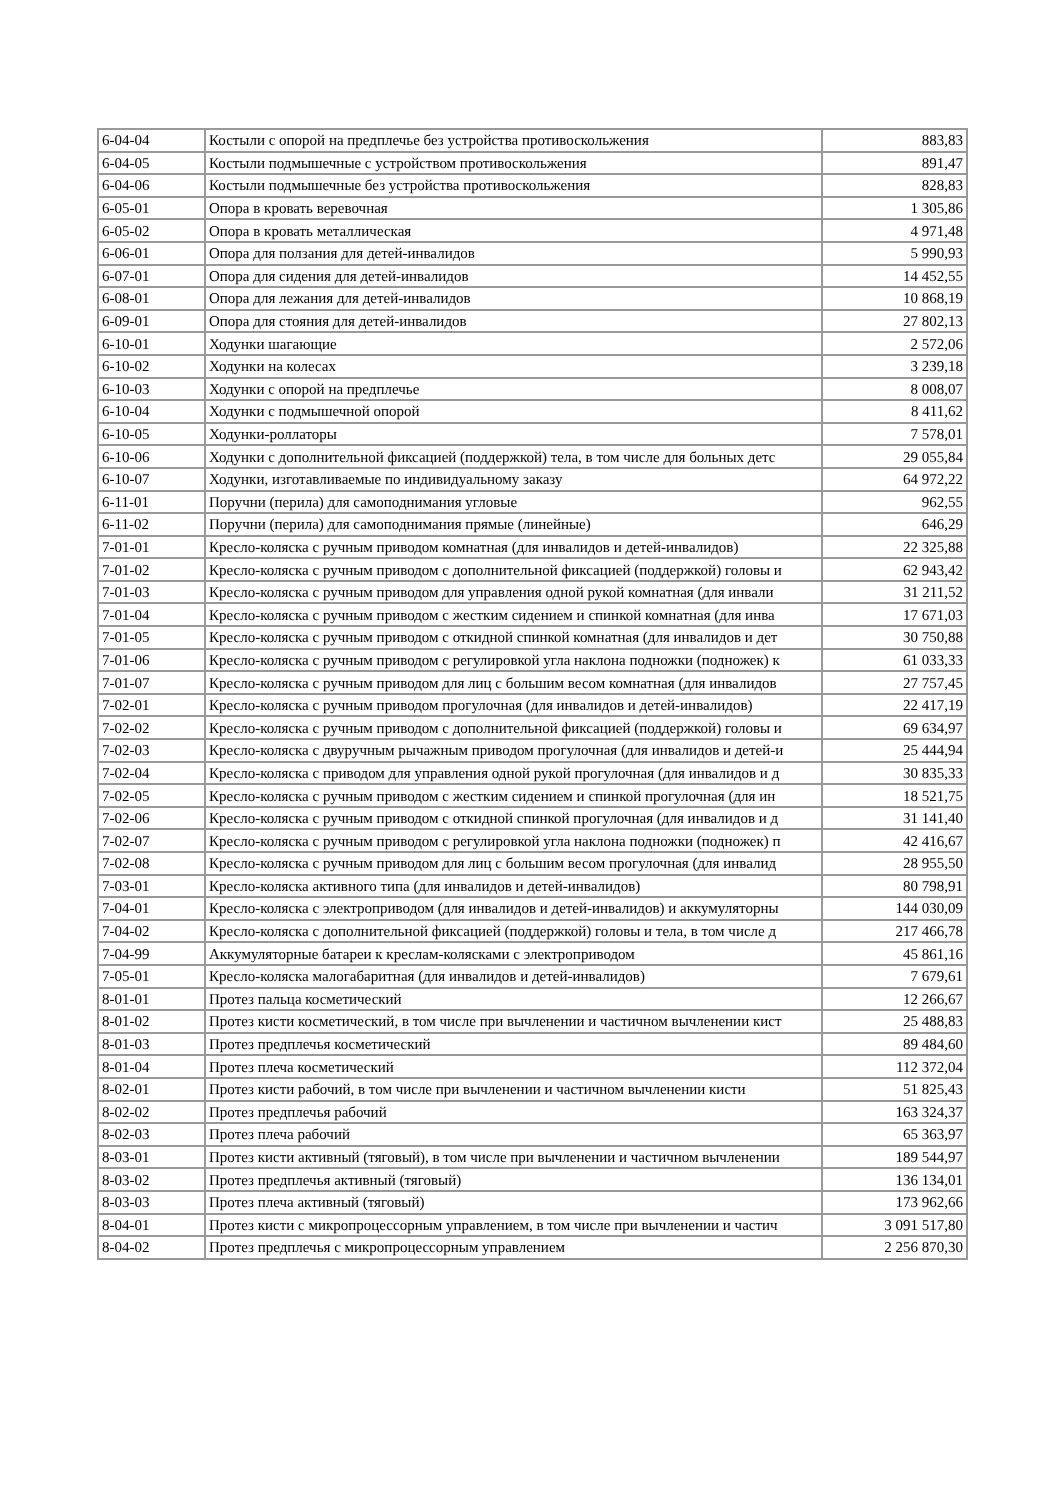| 6-04-04 | Костыли с опорой на предплечье без устройства противоскольжения | 883,83 |
| 6-04-05 | Костыли подмышечные с устройством противоскольжения | 891,47 |
| 6-04-06 | Костыли подмышечные без устройства противоскольжения | 828,83 |
| 6-05-01 | Опора в кровать веревочная | 1 305,86 |
| 6-05-02 | Опора в кровать металлическая | 4 971,48 |
| 6-06-01 | Опора для ползания для детей-инвалидов | 5 990,93 |
| 6-07-01 | Опора для сидения для детей-инвалидов | 14 452,55 |
| 6-08-01 | Опора для лежания для детей-инвалидов | 10 868,19 |
| 6-09-01 | Опора для стояния для детей-инвалидов | 27 802,13 |
| 6-10-01 | Ходунки шагающие | 2 572,06 |
| 6-10-02 | Ходунки на колесах | 3 239,18 |
| 6-10-03 | Ходунки с опорой на предплечье | 8 008,07 |
| 6-10-04 | Ходунки с подмышечной опорой | 8 411,62 |
| 6-10-05 | Ходунки-роллаторы | 7 578,01 |
| 6-10-06 | Ходунки с дополнительной фиксацией (поддержкой) тела, в том числе для больных детс | 29 055,84 |
| 6-10-07 | Ходунки, изготавливаемые по индивидуальному заказу | 64 972,22 |
| 6-11-01 | Поручни (перила) для самоподнимания угловые | 962,55 |
| 6-11-02 | Поручни (перила) для самоподнимания прямые (линейные) | 646,29 |
| 7-01-01 | Кресло-коляска с ручным приводом комнатная (для инвалидов и детей-инвалидов) | 22 325,88 |
| 7-01-02 | Кресло-коляска с ручным приводом с дополнительной фиксацией (поддержкой) головы и | 62 943,42 |
| 7-01-03 | Кресло-коляска с ручным приводом для управления одной рукой комнатная (для инвали | 31 211,52 |
| 7-01-04 | Кресло-коляска с ручным приводом с жестким сидением и спинкой комнатная (для инва | 17 671,03 |
| 7-01-05 | Кресло-коляска с ручным приводом с откидной спинкой комнатная (для инвалидов и дет | 30 750,88 |
| 7-01-06 | Кресло-коляска с ручным приводом с регулировкой угла наклона подножки (подножек) к | 61 033,33 |
| 7-01-07 | Кресло-коляска с ручным приводом для лиц с большим весом комнатная (для инвалидов | 27 757,45 |
| 7-02-01 | Кресло-коляска с ручным приводом прогулочная (для инвалидов и детей-инвалидов) | 22 417,19 |
| 7-02-02 | Кресло-коляска с ручным приводом с дополнительной фиксацией (поддержкой) головы и | 69 634,97 |
| 7-02-03 | Кресло-коляска с двуручным рычажным приводом прогулочная (для инвалидов и детей-и | 25 444,94 |
| 7-02-04 | Кресло-коляска с приводом для управления одной рукой прогулочная (для инвалидов и д | 30 835,33 |
| 7-02-05 | Кресло-коляска с ручным приводом с жестким сидением и спинкой прогулочная (для ин | 18 521,75 |
| 7-02-06 | Кресло-коляска с ручным приводом с откидной спинкой прогулочная (для инвалидов и д | 31 141,40 |
| 7-02-07 | Кресло-коляска с ручным приводом с регулировкой угла наклона подножки (подножек) п | 42 416,67 |
| 7-02-08 | Кресло-коляска с ручным приводом для лиц с большим весом прогулочная (для инвалид | 28 955,50 |
| 7-03-01 | Кресло-коляска активного типа (для инвалидов и детей-инвалидов) | 80 798,91 |
| 7-04-01 | Кресло-коляска с электроприводом (для инвалидов и детей-инвалидов) и аккумуляторны | 144 030,09 |
| 7-04-02 | Кресло-коляска с дополнительной фиксацией (поддержкой) головы и тела, в том числе д | 217 466,78 |
| 7-04-99 | Аккумуляторные батареи к креслам-колясками с электроприводом | 45 861,16 |
| 7-05-01 | Кресло-коляска малогабаритная (для инвалидов и детей-инвалидов) | 7 679,61 |
| 8-01-01 | Протез пальца косметический | 12 266,67 |
| 8-01-02 | Протез кисти косметический, в том числе при вычленении и частичном вычленении кист | 25 488,83 |
| 8-01-03 | Протез предплечья косметический | 89 484,60 |
| 8-01-04 | Протез плеча косметический | 112 372,04 |
| 8-02-01 | Протез кисти рабочий, в том числе при вычленении и частичном вычленении кисти | 51 825,43 |
| 8-02-02 | Протез предплечья рабочий | 163 324,37 |
| 8-02-03 | Протез плеча рабочий | 65 363,97 |
| 8-03-01 | Протез кисти активный (тяговый), в том числе при вычленении и частичном вычленении | 189 544,97 |
| 8-03-02 | Протез предплечья активный (тяговый) | 136 134,01 |
| 8-03-03 | Протез плеча активный (тяговый) | 173 962,66 |
| 8-04-01 | Протез кисти с микропроцессорным управлением, в том числе при вычленении и частич | 3 091 517,80 |
| 8-04-02 | Протез предплечья с микропроцессорным управлением | 2 256 870,30 |